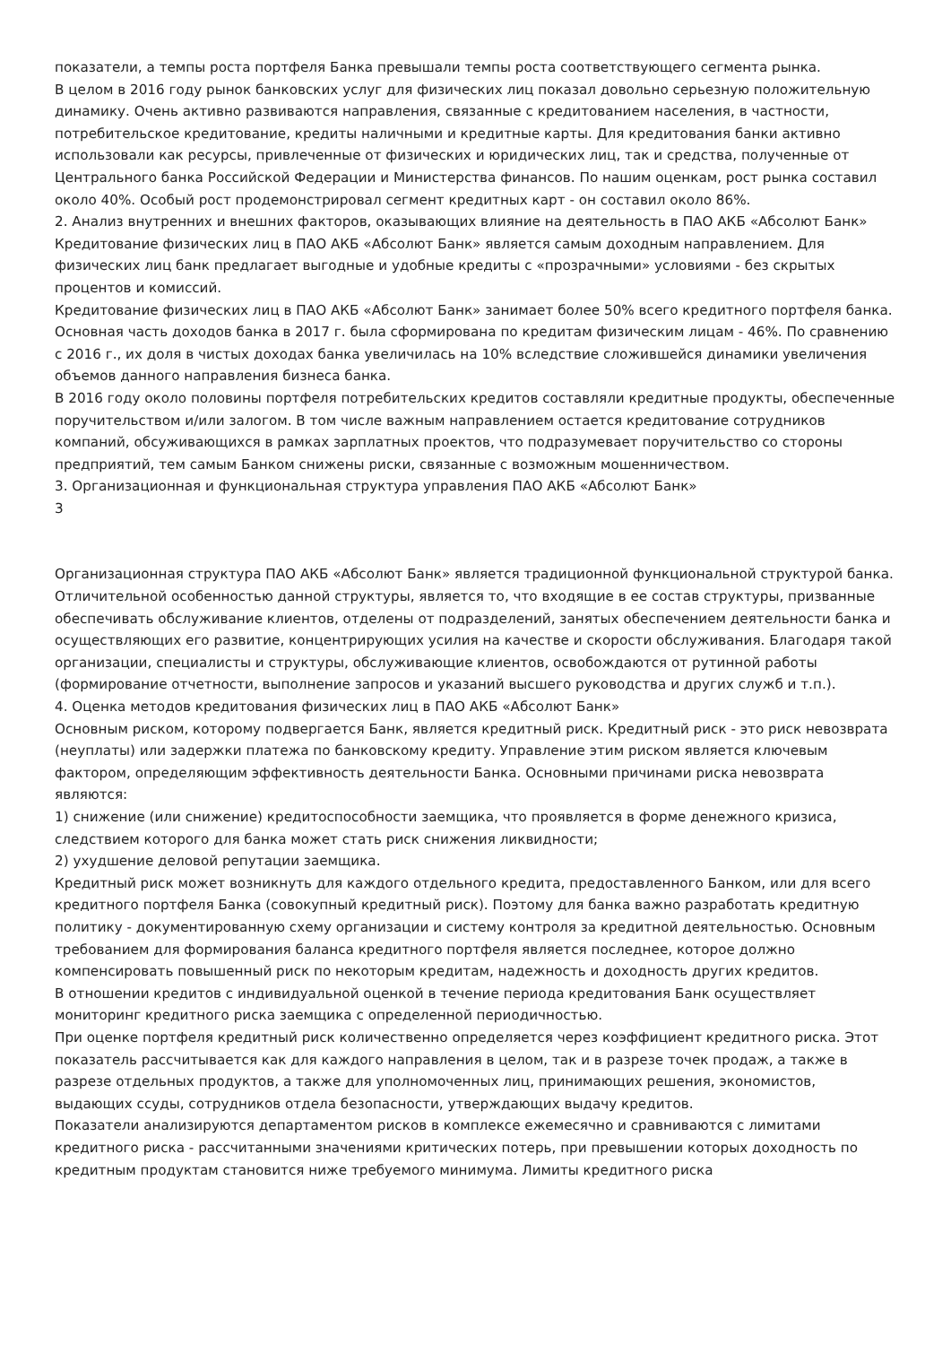показатели, а темпы роста портфеля Банка превышали темпы роста соответствующего сегмента рынка.
В целом в 2016 году рынок банковских услуг для физических лиц показал довольно серьезную положительную динамику. Очень активно развиваются направления, связанные с кредитованием населения, в частности, потребительское кредитование, кредиты наличными и кредитные карты. Для кредитования банки активно использовали как ресурсы, привлеченные от физических и юридических лиц, так и средства, полученные от Центрального банка Российской Федерации и Министерства финансов. По нашим оценкам, рост рынка составил около 40%. Особый рост продемонстрировал сегмент кредитных карт - он составил около 86%.
2. Анализ внутренних и внешних факторов, оказывающих влияние на деятельность в ПАО АКБ «Абсолют Банк»
Кредитование физических лиц в ПАО АКБ «Абсолют Банк» является самым доходным направлением. Для физических лиц банк предлагает выгодные и удобные кредиты с «прозрачными» условиями - без скрытых процентов и комиссий.
Кредитование физических лиц в ПАО АКБ «Абсолют Банк» занимает более 50% всего кредитного портфеля банка. Основная часть доходов банка в 2017 г. была сформирована по кредитам физическим лицам - 46%. По сравнению с 2016 г., их доля в чистых доходах банка увеличилась на 10% вследствие сложившейся динамики увеличения объемов данного направления бизнеса банка.
В 2016 году около половины портфеля потребительских кредитов составляли кредитные продукты, обеспеченные поручительством и/или залогом. В том числе важным направлением остается кредитование сотрудников компаний, обсуживающихся в рамках зарплатных проектов, что подразумевает поручительство со стороны предприятий, тем самым Банком снижены риски, связанные с возможным мошенничеством.
3. Организационная и функциональная структура управления ПАО АКБ «Абсолют Банк»
3
Организационная структура ПАО АКБ «Абсолют Банк» является традиционной функциональной структурой банка. Отличительной особенностью данной структуры, является то, что входящие в ее состав структуры, призванные обеспечивать обслуживание клиентов, отделены от подразделений, занятых обеспечением деятельности банка и осуществляющих его развитие, концентрирующих усилия на качестве и скорости обслуживания. Благодаря такой организации, специалисты и структуры, обслуживающие клиентов, освобождаются от рутинной работы (формирование отчетности, выполнение запросов и указаний высшего руководства и других служб и т.п.).
4. Оценка методов кредитования физических лиц в ПАО АКБ «Абсолют Банк»
Основным риском, которому подвергается Банк, является кредитный риск. Кредитный риск - это риск невозврата (неуплаты) или задержки платежа по банковскому кредиту. Управление этим риском является ключевым фактором, определяющим эффективность деятельности Банка. Основными причинами риска невозврата являются:
1) снижение (или снижение) кредитоспособности заемщика, что проявляется в форме денежного кризиса, следствием которого для банка может стать риск снижения ликвидности;
2) ухудшение деловой репутации заемщика.
Кредитный риск может возникнуть для каждого отдельного кредита, предоставленного Банком, или для всего кредитного портфеля Банка (совокупный кредитный риск). Поэтому для банка важно разработать кредитную политику - документированную схему организации и систему контроля за кредитной деятельностью. Основным требованием для формирования баланса кредитного портфеля является последнее, которое должно компенсировать повышенный риск по некоторым кредитам, надежность и доходность других кредитов.
В отношении кредитов с индивидуальной оценкой в течение периода кредитования Банк осуществляет мониторинг кредитного риска заемщика с определенной периодичностью.
При оценке портфеля кредитный риск количественно определяется через коэффициент кредитного риска. Этот показатель рассчитывается как для каждого направления в целом, так и в разрезе точек продаж, а также в разрезе отдельных продуктов, а также для уполномоченных лиц, принимающих решения, экономистов, выдающих ссуды, сотрудников отдела безопасности, утверждающих выдачу кредитов.
Показатели анализируются департаментом рисков в комплексе ежемесячно и сравниваются с лимитами кредитного риска - рассчитанными значениями критических потерь, при превышении которых доходность по кредитным продуктам становится ниже требуемого минимума. Лимиты кредитного риска